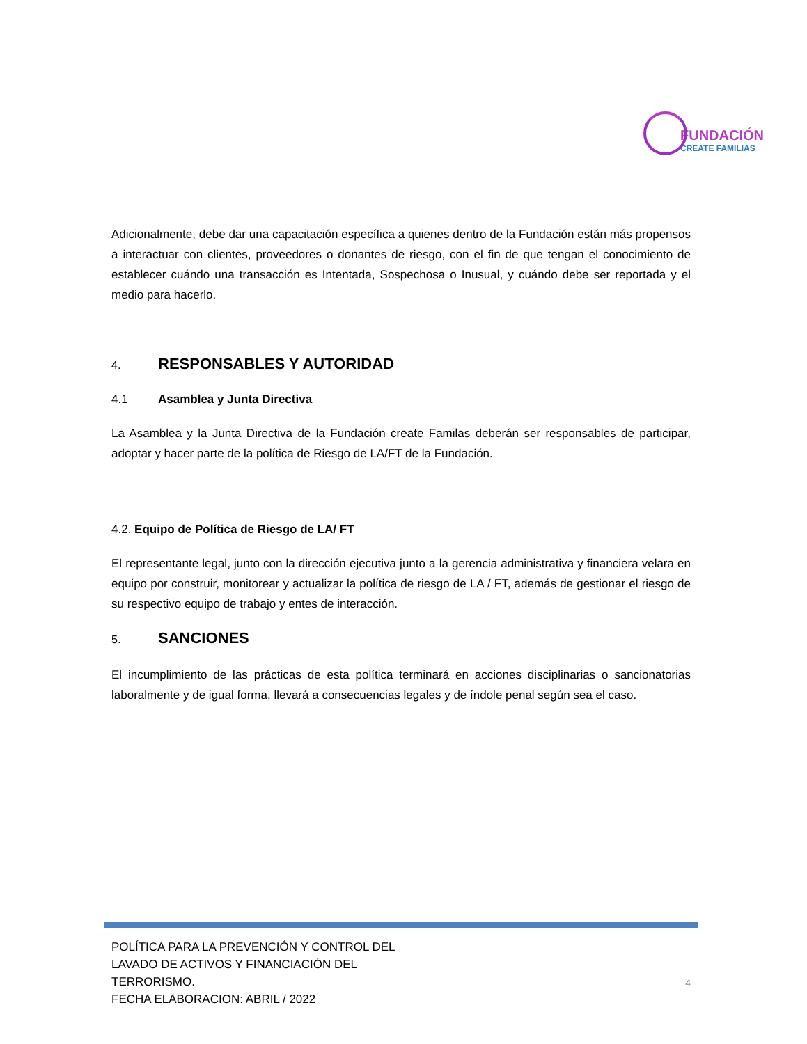FUNDACIÓN
CREATE FAMILIAS
Adicionalmente, debe dar una capacitación específica a quienes dentro de la Fundación están más propensos a interactuar con clientes, proveedores o donantes de riesgo, con el fin de que tengan el conocimiento de establecer cuándo una transacción es Intentada, Sospechosa o Inusual, y cuándo debe ser reportada y el medio para hacerlo.
4. RESPONSABLES Y AUTORIDAD
4.1 Asamblea y Junta Directiva
La Asamblea y la Junta Directiva de la Fundación create Familas deberán ser responsables de participar, adoptar y hacer parte de la política de Riesgo de LA/FT de la Fundación.
4.2. Equipo de Política de Riesgo de LA/ FT
El representante legal, junto con la dirección ejecutiva junto a la gerencia administrativa y financiera velara en equipo por construir, monitorear y actualizar la política de riesgo de LA / FT, además de gestionar el riesgo de su respectivo equipo de trabajo y entes de interacción.
5. SANCIONES
El incumplimiento de las prácticas de esta política terminará en acciones disciplinarias o sancionatorias laboralmente y de igual forma, llevará a consecuencias legales y de índole penal según sea el caso.
POLÍTICA PARA LA PREVENCIÓN Y CONTROL DEL
LAVADO DE ACTIVOS Y FINANCIACIÓN DEL
TERRORISMO.
FECHA ELABORACION: ABRIL / 2022
4